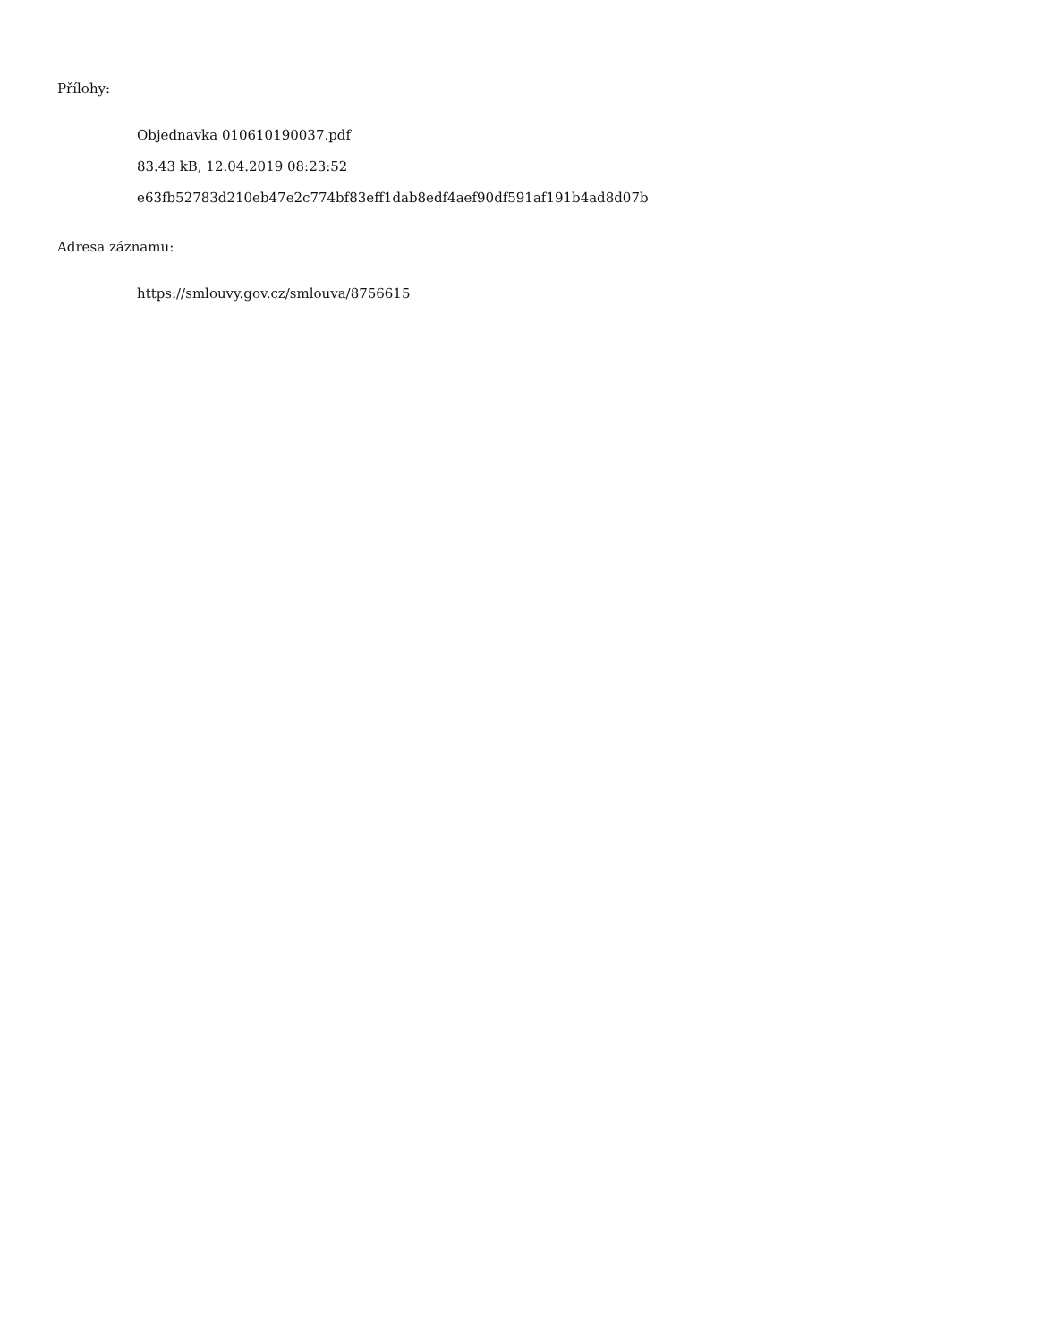Přílohy:
Objednavka 010610190037.pdf
83.43 kB, 12.04.2019 08:23:52
e63fb52783d210eb47e2c774bf83eff1dab8edf4aef90df591af191b4ad8d07b
Adresa záznamu:
https://smlouvy.gov.cz/smlouva/8756615